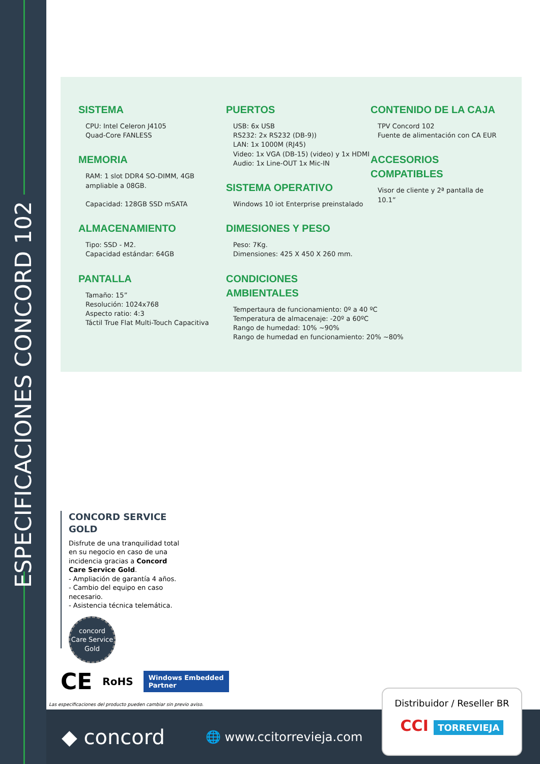ESPECIFICACIONES CONCORD 102
SISTEMA
CPU: Intel Celeron J4105
Quad-Core FANLESS
MEMORIA
RAM: 1 slot DDR4 SO-DIMM, 4GB ampliable a 08GB.
Capacidad: 128GB SSD mSATA
ALMACENAMIENTO
Tipo: SSD - M2.
Capacidad estándar: 64GB
PANTALLA
Tamaño: 15”
Resolución: 1024x768
Aspecto ratio: 4:3
Táctil True Flat Multi-Touch Capacitiva
PUERTOS
USB: 6x USB
RS232: 2x RS232 (DB-9))
LAN: 1x 1000M (RJ45)
Video: 1x VGA (DB-15) (video) y 1x HDMI
Audio: 1x Line-OUT 1x Mic-IN
SISTEMA OPERATIVO
Windows 10 iot Enterprise preinstalado
DIMESIONES Y PESO
Peso: 7Kg.
Dimensiones: 425 X 450 X 260 mm.
CONDICIONES AMBIENTALES
Tempertaura de funcionamiento: 0º a 40 ºC
Temperatura de almacenaje: -20º a 60ºC
Rango de humedad: 10% ~90%
Rango de humedad en funcionamiento: 20% ~80%
CONTENIDO DE LA CAJA
TPV Concord 102
Fuente de alimentación con CA EUR
ACCESORIOS COMPATIBLES
Visor de cliente y 2ª pantalla de 10.1”
CONCORD SERVICE GOLD
Disfrute de una tranquilidad total en su negocio en caso de una incidencia gracias a Concord Care Service Gold.
- Ampliación de garantía 4 años.
- Cambio del equipo en caso necesario.
- Asistencia técnica telemática.
concord
Care Service
Gold
CE RoHS Windows Embedded
Partner
Las especificaciones del producto pueden cambiar sin previo aviso.
◆ concord 🌐 www.ccitorrevieja.com
Distribuidor / Reseller BR
CCI TORREVIEJA